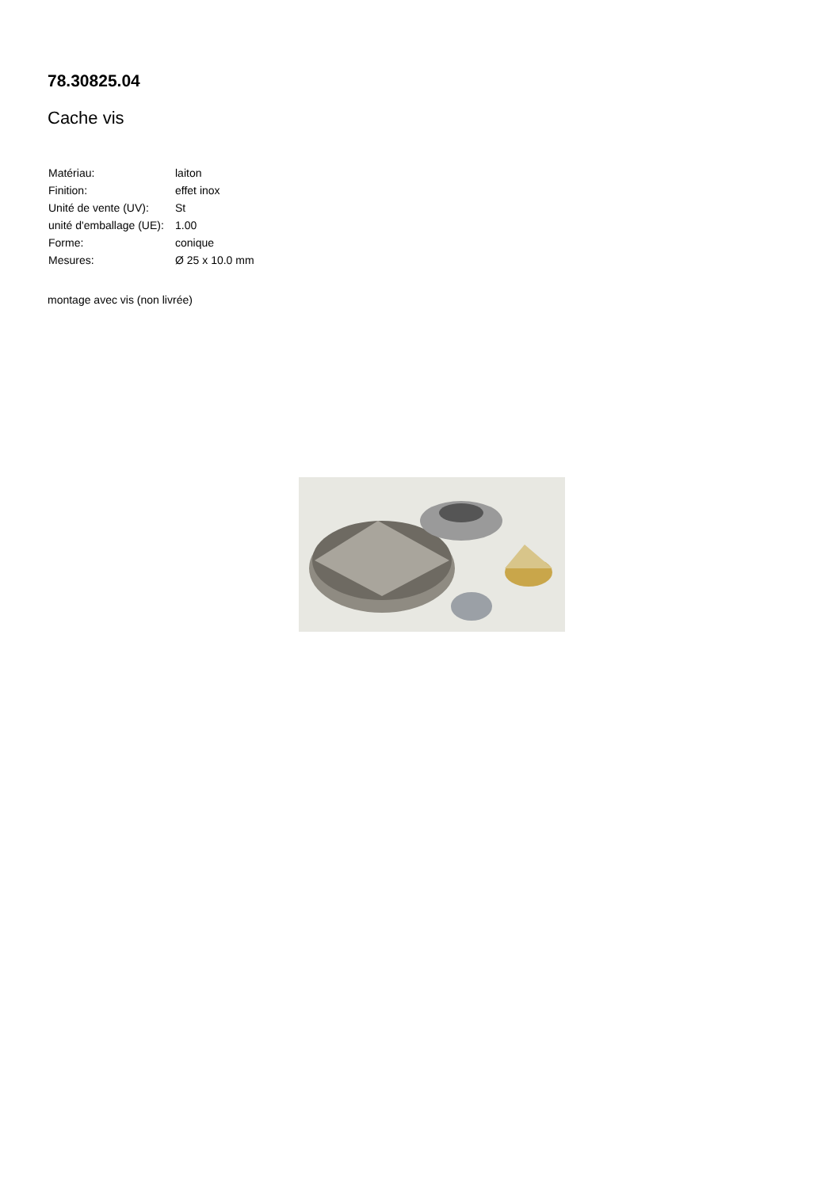78.30825.04
Cache vis
| Matériau: | laiton |
| Finition: | effet inox |
| Unité de vente (UV): | St |
| unité d'emballage (UE): | 1.00 |
| Forme: | conique |
| Mesures: | Ø 25 x 10.0 mm |
montage avec vis (non livrée)